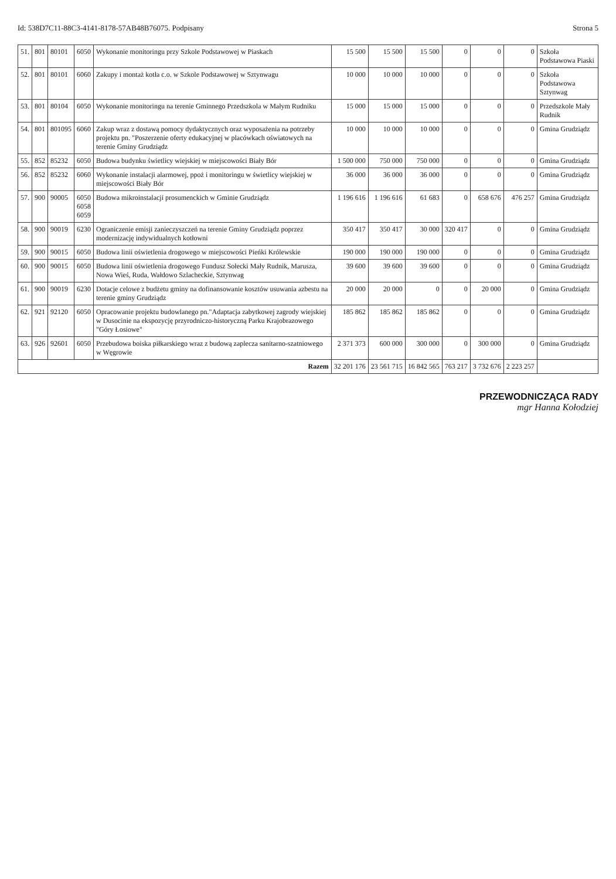Id: 538D7C11-88C3-4141-8178-57AB48B76075. Podpisany Strona 5
| 51. | 801 | 80101 | 6050 | Wykonanie monitoringu przy Szkole Podstawowej w Piaskach | 15 500 | 15 500 | 15 500 | 0 | 0 | 0 | Szkoła Podstawowa Piaski |
| 52. | 801 | 80101 | 6060 | Zakupy i montaż kotła c.o. w Szkole Podstawowej w Sztynwagu | 10 000 | 10 000 | 10 000 | 0 | 0 | 0 | Szkoła Podstawowa Sztynwag |
| 53. | 801 | 80104 | 6050 | Wykonanie monitoringu na terenie Gminnego Przedszkola w Małym Rudniku | 15 000 | 15 000 | 15 000 | 0 | 0 | 0 | Przedszkole Mały Rudnik |
| 54. | 801 | 801095 | 6060 | Zakup wraz z dostawą pomocy dydaktycznych oraz wyposażenia na potrzeby projektu pn. "Poszerzenie oferty edukacyjnej w placówkach oświatowych na terenie Gminy Grudziądz | 10 000 | 10 000 | 10 000 | 0 | 0 | 0 | Gmina Grudziądz |
| 55. | 852 | 85232 | 6050 | Budowa budynku świetlicy wiejskiej w miejscowości Biały Bór | 1 500 000 | 750 000 | 750 000 | 0 | 0 | 0 | Gmina Grudziądz |
| 56. | 852 | 85232 | 6060 | Wykonanie instalacji alarmowej, ppoż i monitoringu w świetlicy wiejskiej w miejscowości Biały Bór | 36 000 | 36 000 | 36 000 | 0 | 0 | 0 | Gmina Grudziądz |
| 57. | 900 | 90005 | 6050 6058 6059 | Budowa mikroinstalacji prosumenckich w Gminie Grudziądz | 1 196 616 | 1 196 616 | 61 683 | 0 | 658 676 | 476 257 | Gmina Grudziądz |
| 58. | 900 | 90019 | 6230 | Ograniczenie emisji zanieczyszczeń na terenie Gminy Grudziądz poprzez modernizację indywidualnych kotłowni | 350 417 | 350 417 | 30 000 | 320 417 | 0 | 0 | Gmina Grudziądz |
| 59. | 900 | 90015 | 6050 | Budowa linii oświetlenia drogowego w miejscowości Pieńki Królewskie | 190 000 | 190 000 | 190 000 | 0 | 0 | 0 | Gmina Grudziądz |
| 60. | 900 | 90015 | 6050 | Budowa linii oświetlenia drogowego Fundusz Sołecki Mały Rudnik, Marusza, Nowa Wieś, Ruda, Wałdowo Szlacheckie, Sztynwag | 39 600 | 39 600 | 39 600 | 0 | 0 | 0 | Gmina Grudziądz |
| 61. | 900 | 90019 | 6230 | Dotacje celowe z budżetu gminy na dofinansowanie kosztów usuwania azbestu na terenie gminy Grudziądz | 20 000 | 20 000 | 0 | 0 | 20 000 | 0 | Gmina Grudziądz |
| 62. | 921 | 92120 | 6050 | Opracowanie projektu budowlanego pn."Adaptacja zabytkowej zagrody wiejskiej w Dusocinie na ekspozycję przyrodniczo-historyczną Parku Krajobrazowego "Góry Łosiowe" | 185 862 | 185 862 | 185 862 | 0 | 0 | 0 | Gmina Grudziądz |
| 63. | 926 | 92601 | 6050 | Przebudowa boiska piłkarskiego wraz z budową zaplecza sanitarno-szatniowego w Węgrowie | 2 371 373 | 600 000 | 300 000 | 0 | 300 000 | 0 | Gmina Grudziądz |
| Razem | | | | | 32 201 176 | 23 561 715 | 16 842 565 | 763 217 | 3 732 676 | 2 223 257 | |
PRZEWODNICZĄCA RADY
mgr Hanna Kołodziej